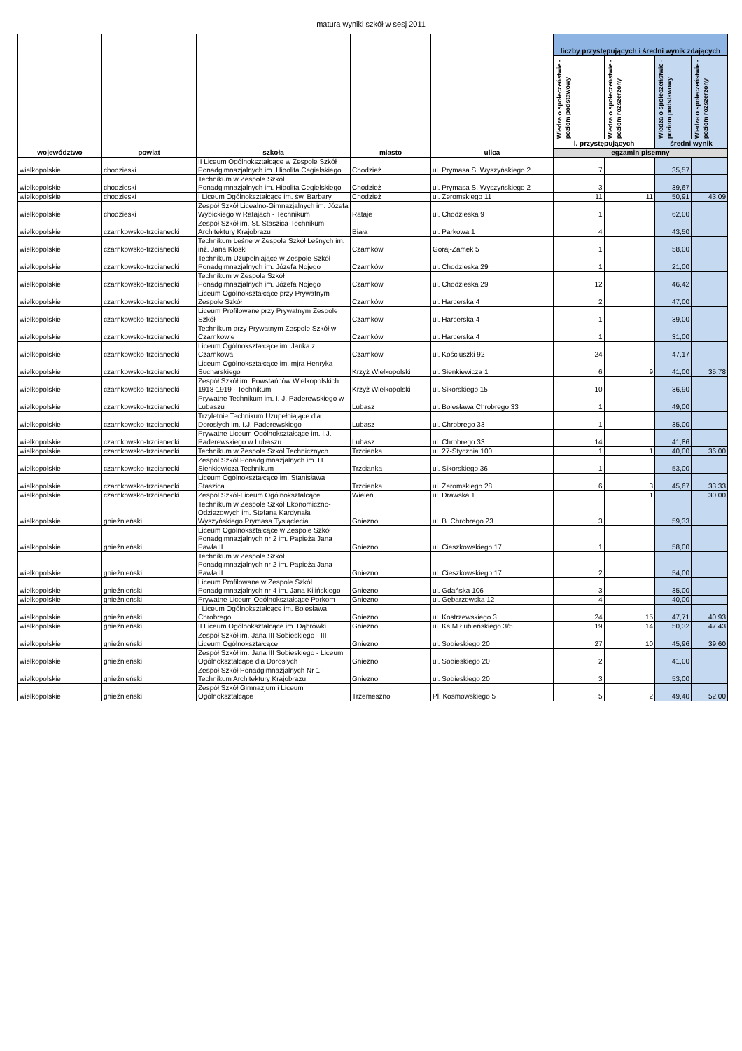matura wyniki szkół w sesj 2011
| województwo | powiat | szkoła | miasto | ulica | liczby przystępujących i średni wynik zdających | | | |
| --- | --- | --- | --- | --- | --- | --- | --- | --- |
| | | | | | Wiedza o społeczeństwie - poziom podstawowy | Wiedza o społeczeństwie - poziom rozszerzony | Wiedza o społeczeństwie - poziom podstawowy | Wiedza o społeczeństwie - poziom rozszerzony |
| | | | | | l. przystępujących | | średni wynik | |
| | | | | | egzamin pisemny | | | |
| wielkopolskie | chodzieski | II Liceum Ogólnokształcące w Zespole Szkół Ponadgimnazjalnych im. Hipolita Cegielskiego | Chodzież | ul. Prymasa S. Wyszyńskiego 2 | 7 | | 35,57 | |
| wielkopolskie | chodzieski | Technikum w Zespole Szkół Ponadgimnazjalnych im. Hipolita Cegielskiego | Chodzież | ul. Prymasa S. Wyszyńskiego 2 | 3 | | 39,67 | |
| wielkopolskie | chodzieski | I Liceum Ogólnokształcące im. św. Barbary | Chodzież | ul. Żeromskiego 11 | 11 | 11 | 50,91 | 43,09 |
| wielkopolskie | chodzieski | Zespół Szkół Licealno-Gimnazjalnych im. Józefa Wybickiego w Ratajach - Technikum | Rataje | ul. Chodzieska 9 | 1 | | 62,00 | |
| wielkopolskie | czarnkowsko-trzcianecki | Zespół Szkół im. St. Staszica-Technikum Architektury Krajobrazu | Biała | ul. Parkowa 1 | 4 | | 43,50 | |
| wielkopolskie | czarnkowsko-trzcianecki | Technikum Leśne w Zespole Szkół Leśnych im. inż. Jana Kloski | Czarnków | Goraj-Zamek 5 | 1 | | 58,00 | |
| wielkopolskie | czarnkowsko-trzcianecki | Technikum Uzupełniające w Zespole Szkół Ponadgimnazjalnych im. Józefa Nojego | Czarnków | ul. Chodzieska 29 | 1 | | 21,00 | |
| wielkopolskie | czarnkowsko-trzcianecki | Technikum w Zespole Szkół Ponadgimnazjalnych im. Józefa Nojego | Czarnków | ul. Chodzieska 29 | 12 | | 46,42 | |
| wielkopolskie | czarnkowsko-trzcianecki | Liceum Ogólnokształcące przy Prywatnym Zespole Szkół | Czarnków | ul. Harcerska 4 | 2 | | 47,00 | |
| wielkopolskie | czarnkowsko-trzcianecki | Liceum Profilowane przy Prywatnym Zespole Szkół | Czarnków | ul. Harcerska 4 | 1 | | 39,00 | |
| wielkopolskie | czarnkowsko-trzcianecki | Technikum przy Prywatnym Zespole Szkół w Czarnkowie | Czarnków | ul. Harcerska 4 | 1 | | 31,00 | |
| wielkopolskie | czarnkowsko-trzcianecki | Liceum Ogólnokształcące im. Janka z Czarnkowa | Czarnków | ul. Kościuszki 92 | 24 | | 47,17 | |
| wielkopolskie | czarnkowsko-trzcianecki | Liceum Ogólnokształcące im. mjra Henryka Sucharskiego | Krzyż Wielkopolski | ul. Sienkiewicza 1 | 6 | 9 | 41,00 | 35,78 |
| wielkopolskie | czarnkowsko-trzcianecki | Zespół Szkół im. Powstańców Wielkopolskich 1918-1919 - Technikum | Krzyż Wielkopolski | ul. Sikorskiego 15 | 10 | | 36,90 | |
| wielkopolskie | czarnkowsko-trzcianecki | Prywatne Technikum im. I. J. Paderewskiego w Lubaszu | Lubasz | ul. Bolesława Chrobrego 33 | 1 | | 49,00 | |
| wielkopolskie | czarnkowsko-trzcianecki | Trzyletnie Technikum Uzupełniające dla Dorosłych im. I.J. Paderewskiego | Lubasz | ul. Chrobrego 33 | 1 | | 35,00 | |
| wielkopolskie | czarnkowsko-trzcianecki | Prywatne Liceum Ogólnokształcące im. I.J. Paderewskiego w Lubaszu | Lubasz | ul. Chrobrego 33 | 14 | | 41,86 | |
| wielkopolskie | czarnkowsko-trzcianecki | Technikum w Zespole Szkół Technicznych | Trzcianka | ul. 27-Stycznia 100 | 1 | 1 | 40,00 | 36,00 |
| wielkopolskie | czarnkowsko-trzcianecki | Zespół Szkół Ponadgimnazjalnych im. H. Sienkiewicza Technikum | Trzcianka | ul. Sikorskiego 36 | 1 | | 53,00 | |
| wielkopolskie | czarnkowsko-trzcianecki | Liceum Ogólnokształcące im. Stanisława Staszica | Trzcianka | ul. Żeromskiego 28 | 6 | 3 | 45,67 | 33,33 |
| wielkopolskie | czarnkowsko-trzcianecki | Zespół Szkół-Liceum Ogólnokształcące | Wieleń | ul. Drawska 1 | | 1 | | 30,00 |
| wielkopolskie | gnieźnieński | Technikum w Zespole Szkół Ekonomiczno-Odzieżowych im. Stefana Kardynała Wyszyńskiego Prymasa Tysiąclecia | Gniezno | ul. B. Chrobrego 23 | 3 | | 59,33 | |
| wielkopolskie | gnieźnieński | Liceum Ogólnokształcące w Zespole Szkół Ponadgimnazjalnych nr 2 im. Papieża Jana Pawła II | Gniezno | ul. Cieszkowskiego 17 | 1 | | 58,00 | |
| wielkopolskie | gnieźnieński | Technikum w Zespole Szkół Ponadgimnazjalnych nr 2 im. Papieża Jana Pawła II | Gniezno | ul. Cieszkowskiego 17 | 2 | | 54,00 | |
| wielkopolskie | gnieźnieński | Liceum Profilowane w Zespole Szkół Ponadgimnazjalnych nr 4 im. Jana Kilińskiego | Gniezno | ul. Gdańska 106 | 3 | | 35,00 | |
| wielkopolskie | gnieźnieński | Prywatne Liceum Ogólnokształcące Porkom | Gniezno | ul. Gębarzewska 12 | 4 | | 40,00 | |
| wielkopolskie | gnieźnieński | I Liceum Ogólnokształcące im. Bolesława Chrobrego | Gniezno | ul. Kostrzewskiego 3 | 24 | 15 | 47,71 | 40,93 |
| wielkopolskie | gnieźnieński | II Liceum Ogólnokształcące im. Dąbrówki | Gniezno | ul. Ks.M.Łubieńskiego 3/5 | 19 | 14 | 50,32 | 47,43 |
| wielkopolskie | gnieźnieński | Zespół Szkół im. Jana III Sobieskiego - III Liceum Ogólnokształcące | Gniezno | ul. Sobieskiego 20 | 27 | 10 | 45,96 | 39,60 |
| wielkopolskie | gnieźnieński | Zespół Szkół im. Jana III Sobieskiego - Liceum Ogólnokształcące dla Dorosłych | Gniezno | ul. Sobieskiego 20 | 2 | | 41,00 | |
| wielkopolskie | gnieźnieński | Zespół Szkół Ponadgimnazjalnych Nr 1 - Technikum Architektury Krajobrazu | Gniezno | ul. Sobieskiego 20 | 3 | | 53,00 | |
| wielkopolskie | gnieźnieński | Zespół Szkół Gimnazjum i Liceum Ogólnokształcące | Trzemeszno | Pl. Kosmowskiego 5 | 5 | 2 | 49,40 | 52,00 |